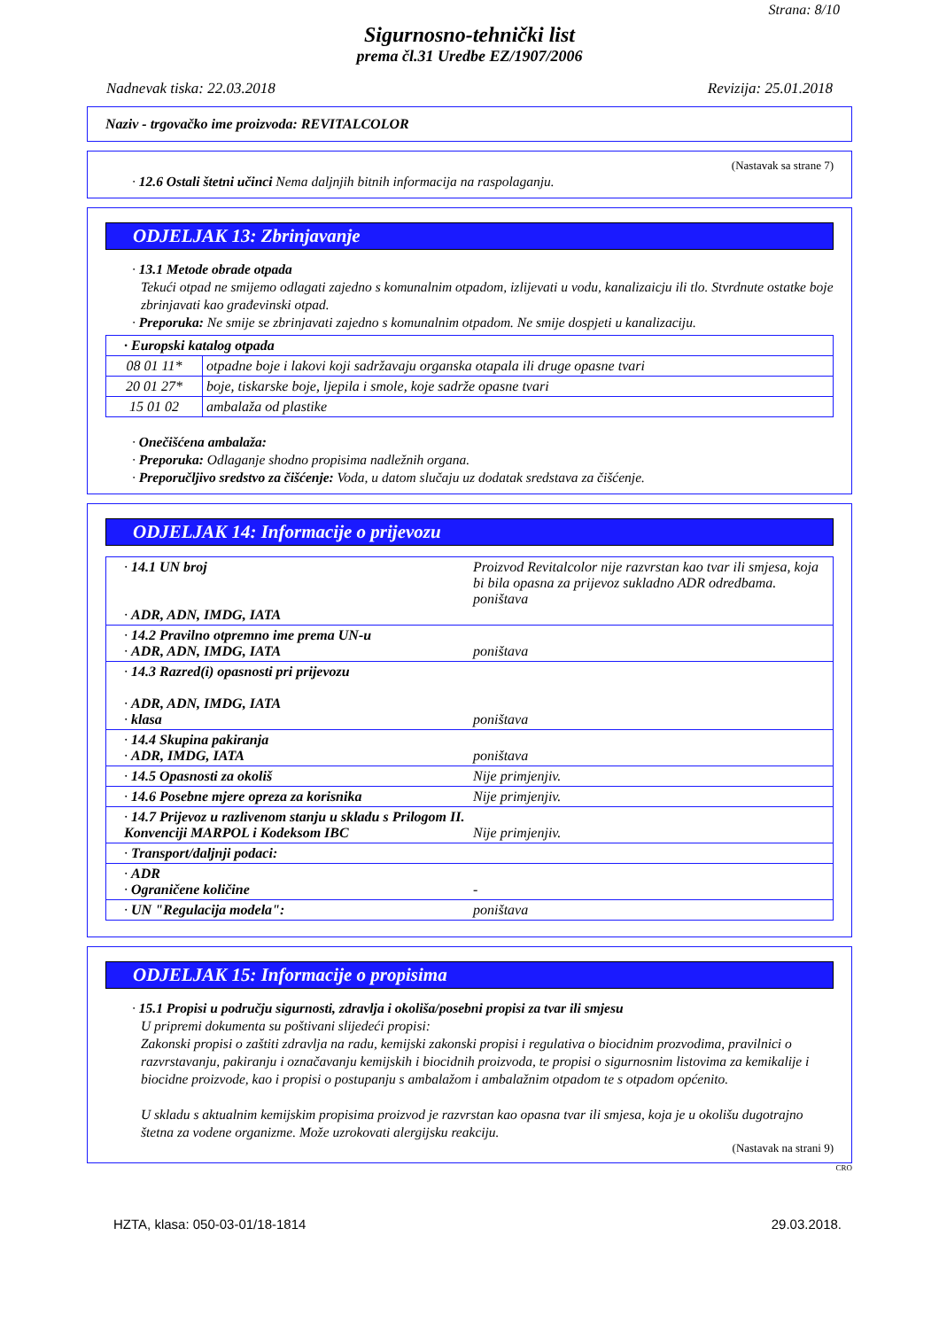Strana: 8/10
Sigurnosno-tehnički list
prema čl.31 Uredbe EZ/1907/2006
Nadnevak tiska: 22.03.2018 Revizija: 25.01.2018
Naziv - trgovačko ime proizvoda: REVITALCOLOR
(Nastavak sa strane 7)
· 12.6 Ostali štetni učinci Nema daljnjih bitnih informacija na raspolaganju.
ODJELJAK 13: Zbrinjavanje
· 13.1 Metode obrade otpada
Tekući otpad ne smijemo odlagati zajedno s komunalnim otpadom, izlijevati u vodu, kanalizaicju ili tlo. Stvrdnute ostatke boje zbrinjavati kao građevinski otpad.
· Preporuka: Ne smije se zbrinjavati zajedno s komunalnim otpadom. Ne smije dospjeti u kanalizaciju.
| · Europski katalog otpada | |
| 08 01 11* | otpadne boje i lakovi koji sadržavaju organska otapala ili druge opasne tvari |
| 20 01 27* | boje, tiskarske boje, ljepila i smole, koje sadrže opasne tvari |
| 15 01 02 | ambalaža od plastike |
· Onečišćena ambalaža:
· Preporuka: Odlaganje shodno propisima nadležnih organa.
· Preporučljivo sredstvo za čišćenje: Voda, u datom slučaju uz dodatak sredstava za čišćenje.
ODJELJAK 14: Informacije o prijevozu
| · 14.1 UN broj · ADR, ADN, IMDG, IATA | Proizvod Revitalcolor nije razvrstan kao tvar ili smjesa, koja bi bila opasna za prijevoz sukladno ADR odredbama. poništava |
| · 14.2 Pravilno otpremno ime prema UN-u · ADR, ADN, IMDG, IATA | poništava |
| · 14.3 Razred(i) opasnosti pri prijevozu · ADR, ADN, IMDG, IATA · klasa | poništava |
| · 14.4 Skupina pakiranja · ADR, IMDG, IATA | poništava |
| · 14.5 Opasnosti za okoliš | Nije primjenjiv. |
| · 14.6 Posebne mjere opreza za korisnika | Nije primjenjiv. |
| · 14.7 Prijevoz u razlivenom stanju u skladu s Prilogom II. Konvenciji MARPOL i Kodeksom IBC | Nije primjenjiv. |
| · Transport/daljnji podaci: | |
| · ADR · Ograničene količine | - |
| · UN "Regulacija modela": | poništava |
ODJELJAK 15: Informacije o propisima
· 15.1 Propisi u području sigurnosti, zdravlja i okoliša/posebni propisi za tvar ili smjesu
U pripremi dokumenta su poštivani slijedeći propisi:
Zakonski propisi o zaštiti zdravlja na radu, kemijski zakonski propisi i regulativa o biocidnim prozvodima, pravilnici o razvrstavanju, pakiranju i označavanju kemijskih i biocidnih proizvoda, te propisi o sigurnosnim listovima za kemikalije i biocidne proizvode, kao i propisi o postupanju s ambalažom i ambalažnim otpadom te s otpadom općenito.
U skladu s aktualnim kemijskim propisima proizvod je razvrstan kao opasna tvar ili smjesa, koja je u okolišu dugotrajno štetna za vodene organizme. Može uzrokovati alergijsku reakciju.
(Nastavak na strani 9)
CRO
HZTA, klasa: 050-03-01/18-1814 29.03.2018.